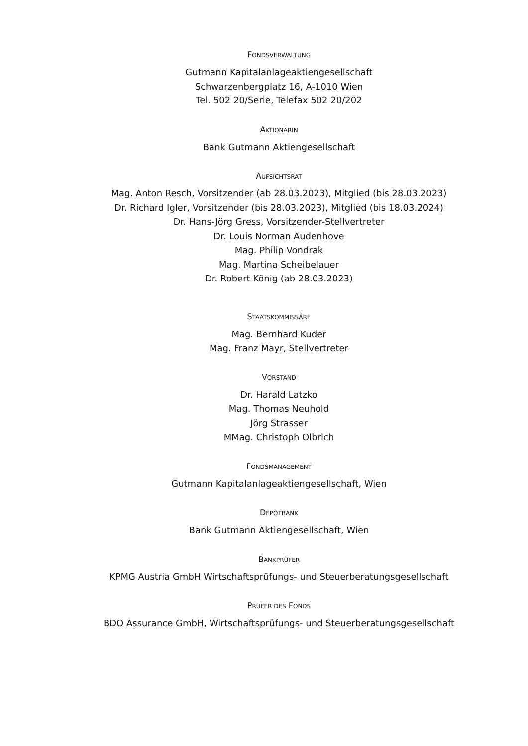FONDSVERWALTUNG
Gutmann Kapitalanlageaktiengesellschaft
Schwarzenbergplatz 16, A-1010 Wien
Tel. 502 20/Serie, Telefax 502 20/202
AKTIONÄRIN
Bank Gutmann Aktiengesellschaft
AUFSICHTSRAT
Mag. Anton Resch, Vorsitzender (ab 28.03.2023), Mitglied (bis 28.03.2023)
Dr. Richard Igler, Vorsitzender (bis 28.03.2023), Mitglied (bis 18.03.2024)
Dr. Hans-Jörg Gress, Vorsitzender-Stellvertreter
Dr. Louis Norman Audenhove
Mag. Philip Vondrak
Mag. Martina Scheibelauer
Dr. Robert König (ab 28.03.2023)
STAATSKOMMISSÄRE
Mag. Bernhard Kuder
Mag. Franz Mayr, Stellvertreter
VORSTAND
Dr. Harald Latzko
Mag. Thomas Neuhold
Jörg Strasser
MMag. Christoph Olbrich
FONDSMANAGEMENT
Gutmann Kapitalanlageaktiengesellschaft, Wien
DEPOTBANK
Bank Gutmann Aktiengesellschaft, Wien
BANKPRÜFER
KPMG Austria GmbH Wirtschaftsprüfungs- und Steuerberatungsgesellschaft
PRÜFER DES FONDS
BDO Assurance GmbH, Wirtschaftsprüfungs- und Steuerberatungsgesellschaft